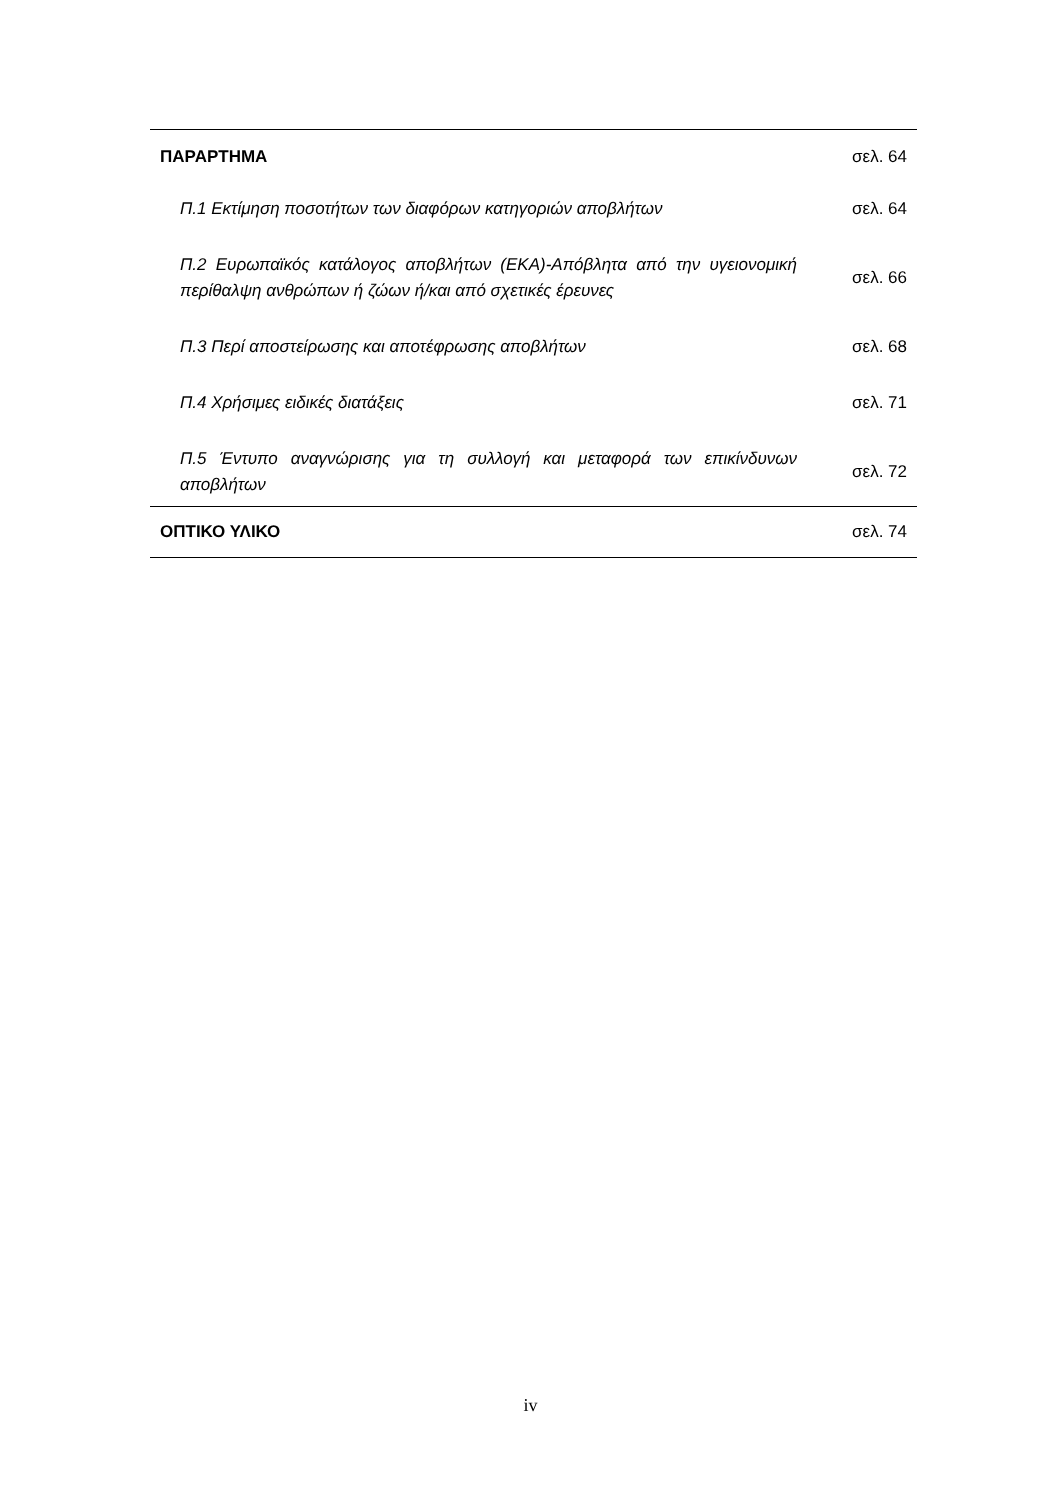| ΠΑΡΑΡΤΗΜΑ | σελ. 64 |
| Π.1 Εκτίμηση ποσοτήτων των διαφόρων κατηγοριών αποβλήτων | σελ. 64 |
| Π.2 Ευρωπαϊκός κατάλογος αποβλήτων (ΕΚΑ)-Απόβλητα από την υγειονομική περίθαλψη ανθρώπων ή ζώων ή/και από σχετικές έρευνες | σελ. 66 |
| Π.3 Περί αποστείρωσης και αποτέφρωσης αποβλήτων | σελ. 68 |
| Π.4 Χρήσιμες ειδικές διατάξεις | σελ. 71 |
| Π.5 Έντυπο αναγνώρισης για τη συλλογή και μεταφορά των επικίνδυνων αποβλήτων | σελ. 72 |
| ΟΠΤΙΚΟ ΥΛΙΚΟ | σελ. 74 |
iv